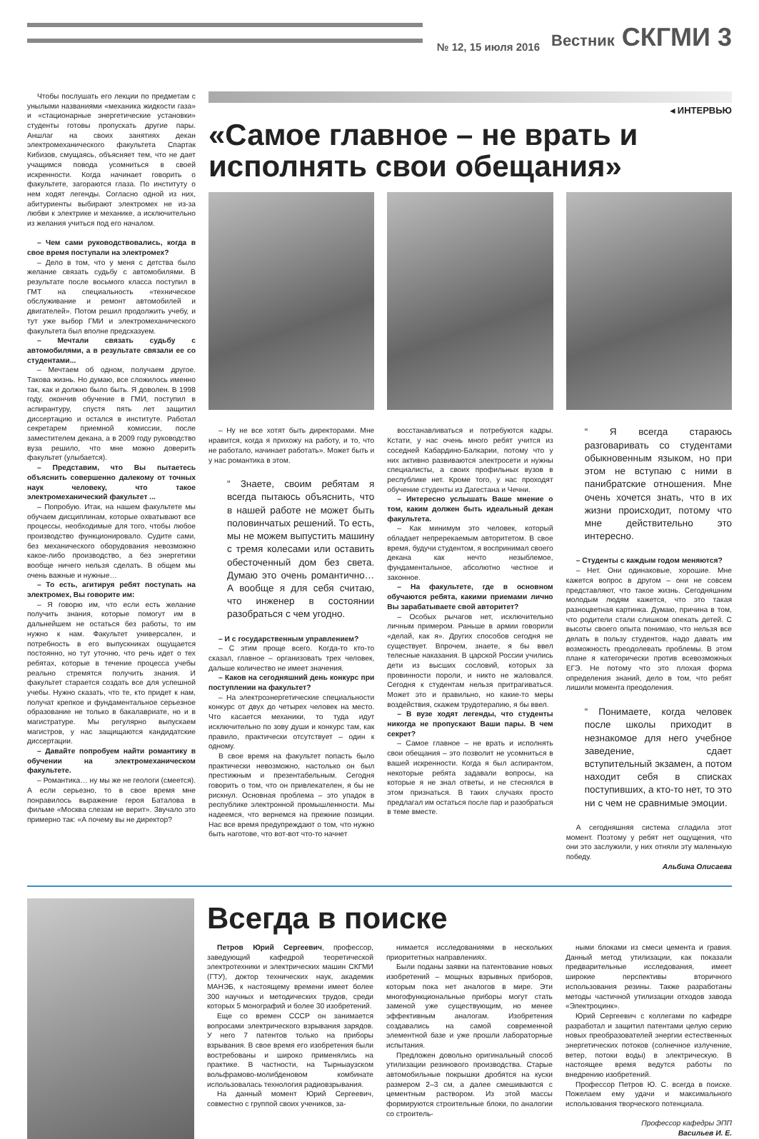№ 12, 15 июля 2016 Вестник СКГМИ 3
Чтобы послушать его лекции по предметам с унылыми названиями «механика жидкости газа» и «стационарные энергетические установки» студенты готовы пропускать другие пары. Аншлаг на своих занятиях декан электромеханического факультета Спартак Кибизов, смущаясь, объясняет тем, что не дает учащимся повода усомниться в своей искренности. Когда начинает говорить о факультете, загораются глаза. По институту о нем ходят легенды. Согласно одной из них, абитуриенты выбирают электромех не из-за любви к электрике и механике, а исключительно из желания учиться под его началом.
– Чем сами руководствовались, когда в свое время поступали на электромех?
– Дело в том, что у меня с детства было желание связать судьбу с автомобилями. В результате после восьмого класса поступил в ГМТ на специальность «техническое обслуживание и ремонт автомобилей и двигателей». Потом решил продолжить учебу, и тут уже выбор ГМИ и электромеханического факультета был вполне предсказуем.
– Мечтали связать судьбу с автомобилями, а в результате связали ее со студентами...
– Мечтаем об одном, получаем другое. Такова жизнь. Но думаю, все сложилось именно так, как и должно было быть. Я доволен. В 1998 году, окончив обучение в ГМИ, поступил в аспирантуру, спустя пять лет защитил диссертацию и остался в институте. Работал секретарем приемной комиссии, после заместителем декана, а в 2009 году руководство вуза решило, что мне можно доверить факультет (улыбается).
– Представим, что Вы пытаетесь объяснить совершенно далекому от точных наук человеку, что такое электромеханический факультет ...
– Попробую. Итак, на нашем факультете мы обучаем дисциплинам, которые охватывают все процессы, необходимые для того, чтобы любое производство функционировало. Судите сами, без механического оборудования невозможно какое-либо производство, а без энергетики вообще ничего нельзя сделать. В общем мы очень важные и нужные…
– То есть, агитируя ребят поступать на электромех, Вы говорите им:
– Я говорю им, что если есть желание получить знания, которые помогут им в дальнейшем не остаться без работы, то им нужно к нам. Факультет универсален, и потребность в его выпускниках ощущается постоянно, но тут уточню, что речь идет о тех ребятах, которые в течение процесса учебы реально стремятся получить знания. И факультет старается создать все для успешной учебы. Нужно сказать, что те, кто придет к нам, получат крепкое и фундаментальное серьезное образование не только в бакалавриате, но и в магистратуре. Мы регулярно выпускаем магистров, у нас защищаются кандидатские диссертации.
– Давайте попробуем найти романтику в обучении на электромеханическом факультете.
– Романтика… ну мы же не геологи (смеется). А если серьезно, то в свое время мне понравилось выражение героя Баталова в фильме «Москва слезам не верит». Звучало это примерно так: «А почему вы не директор?
◂ ИНТЕРВЬЮ
«Самое главное – не врать и исполнять свои обещания»
– Ну не все хотят быть директорами. Мне нравится, когда я прихожу на работу, и то, что не работало, начинает работать». Может быть и у нас романтика в этом.
“ Знаете, своим ребятам я всегда пытаюсь объяснить, что в нашей работе не может быть половинчатых решений. То есть, мы не можем выпустить машину с тремя колесами или оставить обесточенный дом без света. Думаю это очень романтично… А вообще я для себя считаю, что инженер в состоянии разобраться с чем угодно.
– И с государственным управлением?
– С этим проще всего. Когда-то кто-то сказал, главное – организовать трех человек, дальше количество не имеет значения.
– Каков на сегодняшний день конкурс при поступлении на факультет?
– На электроэнергетические специальности конкурс от двух до четырех человек на место. Что касается механики, то туда идут исключительно по зову души и конкурс там, как правило, практически отсутствует – один к одному.
В свое время на факультет попасть было практически невозможно, настолько он был престижным и презентабельным. Сегодня говорить о том, что он привлекателен, я бы не рискнул. Основная проблема – это упадок в республике электронной промышленности. Мы надеемся, что вернемся на прежние позиции. Нас все время предупреждают о том, что нужно быть наготове, что вот-вот что-то начнет
восстанавливаться и потребуются кадры. Кстати, у нас очень много ребят учится из соседней Кабардино-Балкарии, потому что у них активно развиваются электросети и нужны специалисты, а своих профильных вузов в республике нет. Кроме того, у нас проходят обучение студенты из Дагестана и Чечни.
– Интересно услышать Ваше мнение о том, каким должен быть идеальный декан факультета.
– Как минимум это человек, который обладает непререкаемым авторитетом. В свое время, будучи студентом, я воспринимал своего декана как нечто незыблемое, фундаментальное, абсолютно честное и законное.
– На факультете, где в основном обучаются ребята, какими приемами лично Вы зарабатываете свой авторитет?
– Особых рычагов нет, исключительно личным примером. Раньше в армии говорили «делай, как я». Других способов сегодня не существует. Впрочем, знаете, я бы ввел телесные наказания. В царской России учились дети из высших сословий, которых за провинности пороли, и никто не жаловался. Сегодня к студентам нельзя притрагиваться. Может это и правильно, но какие-то меры воздействия, скажем трудотерапию, я бы ввел.
– В вузе ходят легенды, что студенты никогда не пропускают Ваши пары. В чем секрет?
– Самое главное – не врать и исполнять свои обещания – это позволит не усомниться в вашей искренности. Когда я был аспирантом, некоторые ребята задавали вопросы, на которые я не знал ответы, и не стеснялся в этом признаться. В таких случаях просто предлагал им остаться после пар и разобраться в теме вместе.
“ Я всегда стараюсь разговаривать со студентами обыкновенным языком, но при этом не вступаю с ними в панибратские отношения. Мне очень хочется знать, что в их жизни происходит, потому что мне действительно это интересно.
– Студенты с каждым годом меняются?
– Нет. Они одинаковые, хорошие. Мне кажется вопрос в другом – они не совсем представляют, что такое жизнь. Сегодняшним молодым людям кажется, что это такая разноцветная картинка. Думаю, причина в том, что родители стали слишком опекать детей. С высоты своего опыта понимаю, что нельзя все делать в пользу студентов, надо давать им возможность преодолевать проблемы. В этом плане я категорически против всевозможных ЕГЭ. Не потому что это плохая форма определения знаний, дело в том, что ребят лишили момента преодоления.
“ Понимаете, когда человек после школы приходит в незнакомое для него учебное заведение, сдает вступительный экзамен, а потом находит себя в списках поступивших, а кто-то нет, то это ни с чем не сравнимые эмоции.
А сегодняшняя система сгладила этот момент. Поэтому у ребят нет ощущения, что они это заслужили, у них отняли эту маленькую победу.
Альбина Олисаева
Всегда в поиске
Петров Юрий Сергеевич, профессор, заведующий кафедрой теоретической электротехники и электрических машин СКГМИ (ГТУ), доктор технических наук, академик МАНЭБ, к настоящему времени имеет более 300 научных и методических трудов, среди которых 5 монографий и более 30 изобретений.
Еще со времен СССР он занимается вопросами электрического взрывания зарядов. У него 7 патентов только на приборы взрывания. В свое время его изобретения были востребованы и широко применялись на практике. В частности, на Тырныаузском вольфрамово-молибденовом комбинате использовалась технология радиовзрывания.
На данный момент Юрий Сергеевич, совместно с группой своих учеников, за-
нимается исследованиями в нескольких приоритетных направлениях.
Были поданы заявки на патентование новых изобретений – мощных взрывных приборов, которым пока нет аналогов в мире. Эти многофункциональные приборы могут стать заменой уже существующим, но менее эффективным аналогам. Изобретения создавались на самой современной элементной базе и уже прошли лабораторные испытания.
Предложен довольно оригинальный способ утилизации резинового производства. Старые автомобильные покрышки дробятся на куски размером 2–3 см, а далее смешиваются с цементным раствором. Из этой массы формируются строительные блоки, по аналогии со строитель-
ными блоками из смеси цемента и гравия. Данный метод утилизации, как показали предварительные исследования, имеет широкие перспективы вторичного использования резины. Также разработаны методы частичной утилизации отходов завода «Электроцинк».
Юрий Сергеевич с коллегами по кафедре разработал и защитил патентами целую серию новых преобразователей энергии естественных энергетических потоков (солнечное излучение, ветер, потоки воды) в электрическую. В настоящее время ведутся работы по внедрению изобретений.
Профессор Петров Ю. С. всегда в поиске. Пожелаем ему удачи и максимального использования творческого потенциала.
Профессор кафедры ЭПП
Васильев И. Е.